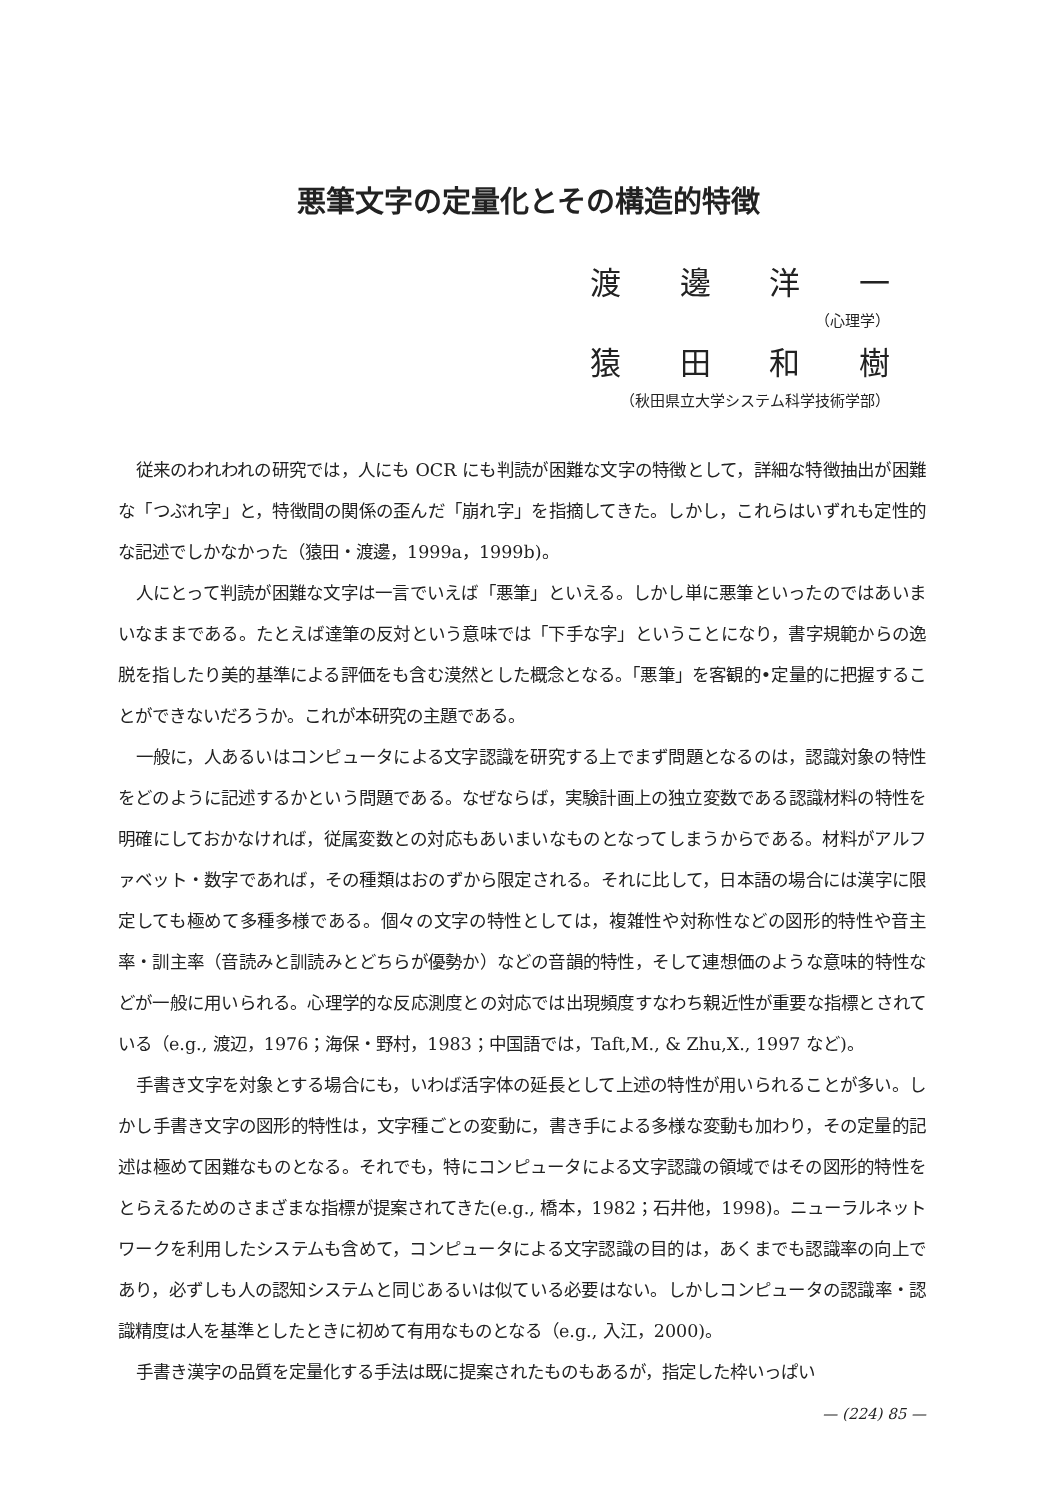悪筆文字の定量化とその構造的特徴
渡邊洋一
（心理学）
猿田和樹
（秋田県立大学システム科学技術学部）
従来のわれわれの研究では，人にも OCR にも判読が困難な文字の特徴として，詳細な特徴抽出が困難な「つぶれ字」と，特徴間の関係の歪んだ「崩れ字」を指摘してきた。しかし，これらはいずれも定性的な記述でしかなかった（猿田・渡邊，1999a，1999b)。
人にとって判読が困難な文字は一言でいえば「悪筆」といえる。しかし単に悪筆といったのではあいまいなままである。たとえば達筆の反対という意味では「下手な字」ということになり，書字規範からの逸脱を指したり美的基準による評価をも含む漠然とした概念となる。「悪筆」を客観的•定量的に把握することができないだろうか。これが本研究の主題である。
一般に，人あるいはコンピュータによる文字認識を研究する上でまず問題となるのは，認識対象の特性をどのように記述するかという問題である。なぜならば，実験計画上の独立変数である認識材料の特性を明確にしておかなければ，従属変数との対応もあいまいなものとなってしまうからである。材料がアルファベット・数字であれば，その種類はおのずから限定される。それに比して，日本語の場合には漢字に限定しても極めて多種多様である。個々の文字の特性としては，複雑性や対称性などの図形的特性や音主率・訓主率（音読みと訓読みとどちらが優勢か）などの音韻的特性，そして連想価のような意味的特性などが一般に用いられる。心理学的な反応測度との対応では出現頻度すなわち親近性が重要な指標とされている（e.g., 渡辺，1976；海保・野村，1983；中国語では，Taft,M., & Zhu,X., 1997 など)。
手書き文字を対象とする場合にも，いわば活字体の延長として上述の特性が用いられることが多い。しかし手書き文字の図形的特性は，文字種ごとの変動に，書き手による多様な変動も加わり，その定量的記述は極めて困難なものとなる。それでも，特にコンピュータによる文字認識の領域ではその図形的特性をとらえるためのさまざまな指標が提案されてきた(e.g., 橋本，1982；石井他，1998)。ニューラルネットワークを利用したシステムも含めて，コンピュータによる文字認識の目的は，あくまでも認識率の向上であり，必ずしも人の認知システムと同じあるいは似ている必要はない。しかしコンピュータの認識率・認識精度は人を基準としたときに初めて有用なものとなる（e.g., 入江，2000)。
手書き漢字の品質を定量化する手法は既に提案されたものもあるが，指定した枠いっぱい
— (224) 85 —